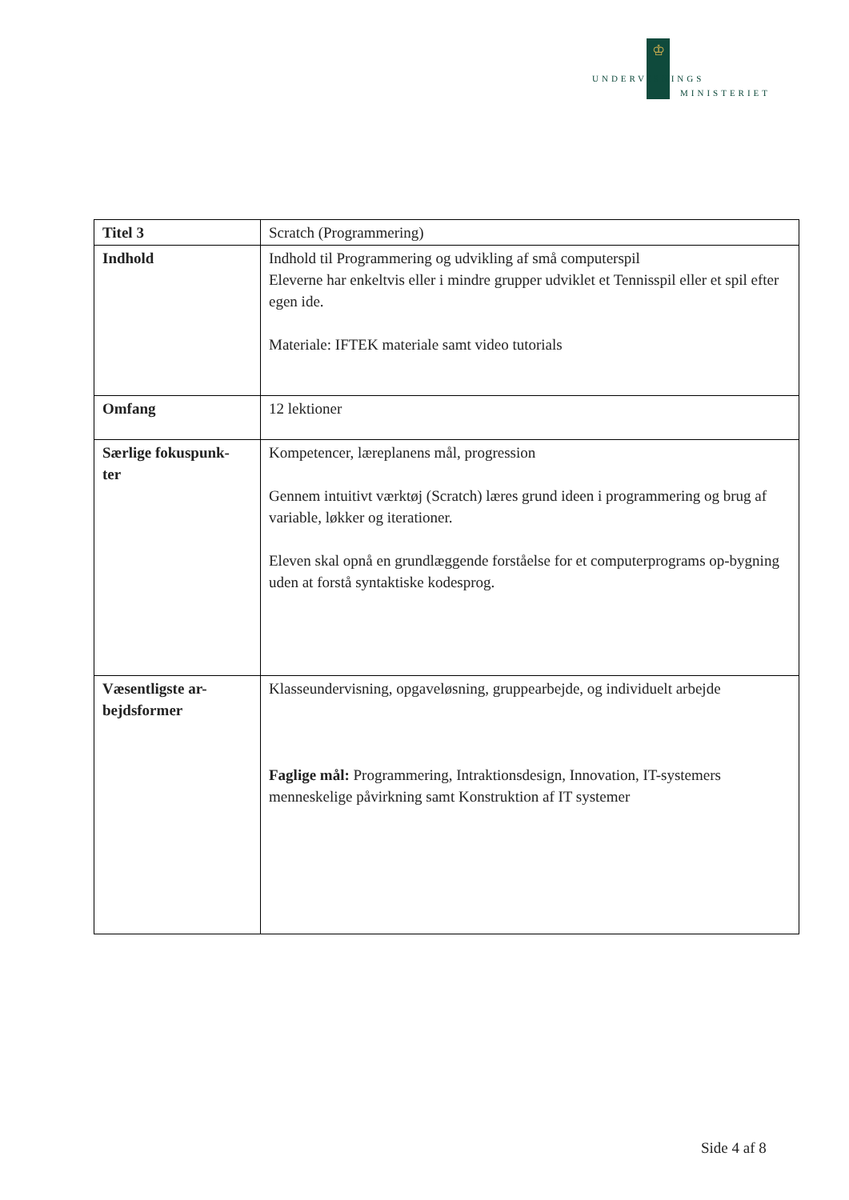♔
UNDERVISNINGS
MINISTERIET
| Titel 3 | Scratch (Programmering) |
| Indhold | Indhold til Programmering og udvikling af små computerspil Eleverne har enkeltvis eller i mindre grupper udviklet et Tennisspil eller et spil efter egen ide. Materiale: IFTEK materiale samt video tutorials |
| Omfang | 12 lektioner |
| Særlige fokuspunk- ter | Kompetencer, læreplanens mål, progression Gennem intuitivt værktøj (Scratch) læres grund ideen i programmering og brug af variable, løkker og iterationer. Eleven skal opnå en grundlæggende forståelse for et computerprograms op-bygning uden at forstå syntaktiske kodesprog. |
| Væsentligste ar- bejdsformer | Klasseundervisning, opgaveløsning, gruppearbejde, og individuelt arbejde Faglige mål: Programmering, Intraktionsdesign, Innovation, IT-systemers menneskelige påvirkning samt Konstruktion af IT systemer |
Side 4 af 8